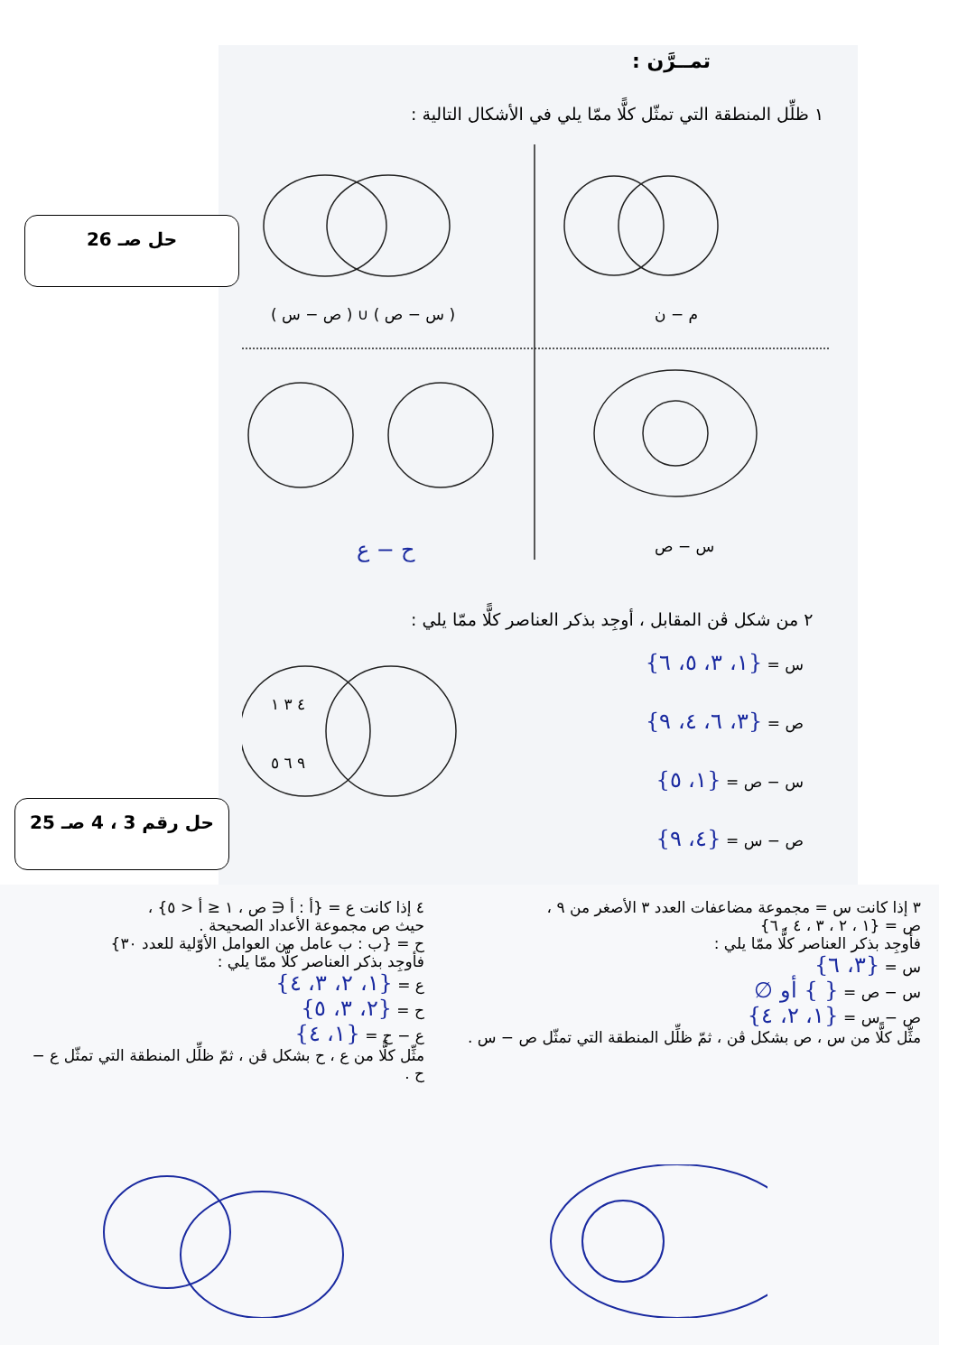تمــرَّن :
١ ظلِّل المنطقة التي تمثّل كلًّا ممّا يلي في الأشكال التالية :
حل صـ 26
( س − ص ) ∪ ( ص − س ) م − ن
س − ص
ح − ع
٢ من شكل ڤن المقابل ، أوجِد بذكر العناصر كلًّا ممّا يلي :
٤ ٣ ١
٩ ٦ ٥
س = {١، ٣، ٥، ٦}
ص = {٣، ٦، ٤، ٩}
س − ص = {١، ٥}
ص − س = {٤، ٩}
حل رقم 3 ، 4 صـ 25
٣ إذا كانت س = مجموعة مضاعفات العدد ٣ الأصغر من ٩ ،
ص = {١ ، ٢ ، ٣ ، ٤ ، ٦}
فأوجِد بذكر العناصر كلًّا ممّا يلي :
س = {٣، ٦}
س − ص = { } أو ∅
ص − س = {١، ٢، ٤}
مثِّل كلًّا من س ، ص بشكل ڤن ، ثمّ ظلِّل المنطقة التي تمثّل ص − س .
٤ إذا كانت ع = {أ : أ ∈ ص ، ١ ≤ أ < ٥} ،
حيث ص مجموعة الأعداد الصحيحة .
ح = {ب : ب عامل من العوامل الأوّلية للعدد ٣٠}
فأوجِد بذكر العناصر كلًّا ممّا يلي :
ع = {١، ٢، ٣، ٤}
ح = {٢، ٣، ٥}
ع − ح = {١، ٤}
مثِّل كلًّا من ع ، ح بشكل ڤن ، ثمّ ظلِّل المنطقة التي تمثّل ع − ح .